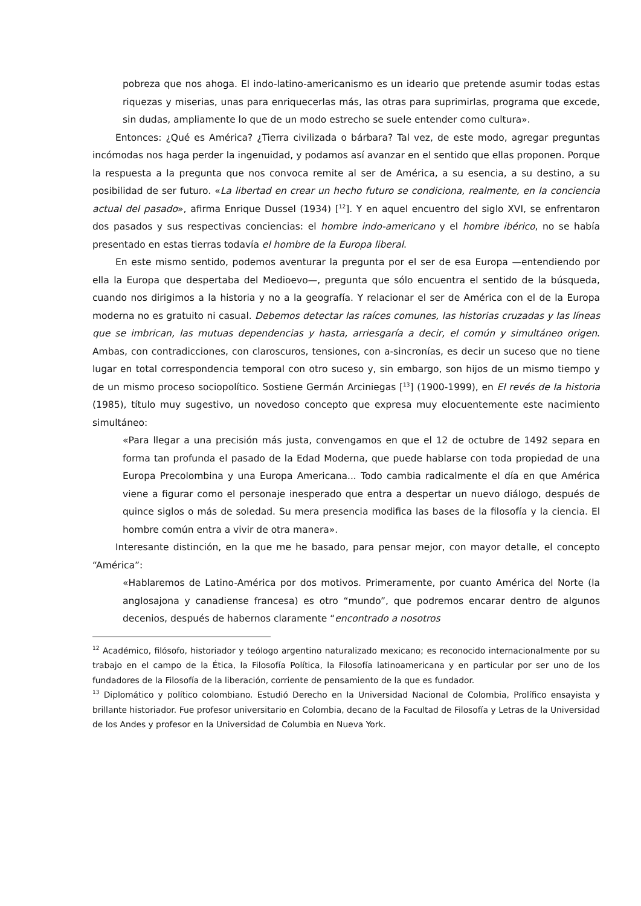pobreza que nos ahoga. El indo-latino-americanismo es un ideario que pretende asumir todas estas riquezas y miserias, unas para enriquecerlas más, las otras para suprimirlas, programa que excede, sin dudas, ampliamente lo que de un modo estrecho se suele entender como cultura».
Entonces: ¿Qué es América? ¿Tierra civilizada o bárbara? Tal vez, de este modo, agregar preguntas incómodas nos haga perder la ingenuidad, y podamos así avanzar en el sentido que ellas proponen. Porque la respuesta a la pregunta que nos convoca remite al ser de América, a su esencia, a su destino, a su posibilidad de ser futuro. «La libertad en crear un hecho futuro se condiciona, realmente, en la conciencia actual del pasado», afirma Enrique Dussel (1934) [<sup>12</sup>]. Y en aquel encuentro del siglo XVI, se enfrentaron dos pasados y sus respectivas conciencias: el hombre indo-americano y el hombre ibérico, no se había presentado en estas tierras todavía el hombre de la Europa liberal.
En este mismo sentido, podemos aventurar la pregunta por el ser de esa Europa —entendiendo por ella la Europa que despertaba del Medioevo—, pregunta que sólo encuentra el sentido de la búsqueda, cuando nos dirigimos a la historia y no a la geografía. Y relacionar el ser de América con el de la Europa moderna no es gratuito ni casual. Debemos detectar las raíces comunes, las historias cruzadas y las líneas que se imbrican, las mutuas dependencias y hasta, arriesgaría a decir, el común y simultáneo origen. Ambas, con contradicciones, con claroscuros, tensiones, con a-sincronías, es decir un suceso que no tiene lugar en total correspondencia temporal con otro suceso y, sin embargo, son hijos de un mismo tiempo y de un mismo proceso sociopolítico. Sostiene Germán Arciniegas [<sup>13</sup>] (1900-1999), en El revés de la historia (1985), título muy sugestivo, un novedoso concepto que expresa muy elocuentemente este nacimiento simultáneo:
«Para llegar a una precisión más justa, convengamos en que el 12 de octubre de 1492 separa en forma tan profunda el pasado de la Edad Moderna, que puede hablarse con toda propiedad de una Europa Precolombina y una Europa Americana... Todo cambia radicalmente el día en que América viene a figurar como el personaje inesperado que entra a despertar un nuevo diálogo, después de quince siglos o más de soledad. Su mera presencia modifica las bases de la filosofía y la ciencia. El hombre común entra a vivir de otra manera».
Interesante distinción, en la que me he basado, para pensar mejor, con mayor detalle, el concepto “América”:
«Hablaremos de Latino-América por dos motivos. Primeramente, por cuanto América del Norte (la anglosajona y canadiense francesa) es otro “mundo”, que podremos encarar dentro de algunos decenios, después de habernos claramente “encontrado a nosotros
<sup>12</sup> Académico, filósofo, historiador y teólogo argentino naturalizado mexicano; es reconocido internacionalmente por su trabajo en el campo de la Ética, la Filosofía Política, la Filosofía latinoamericana y en particular por ser uno de los fundadores de la Filosofía de la liberación, corriente de pensamiento de la que es fundador.
<sup>13</sup> Diplomático y político colombiano. Estudió Derecho en la Universidad Nacional de Colombia, Prolífico ensayista y brillante historiador. Fue profesor universitario en Colombia, decano de la Facultad de Filosofía y Letras de la Universidad de los Andes y profesor en la Universidad de Columbia en Nueva York.